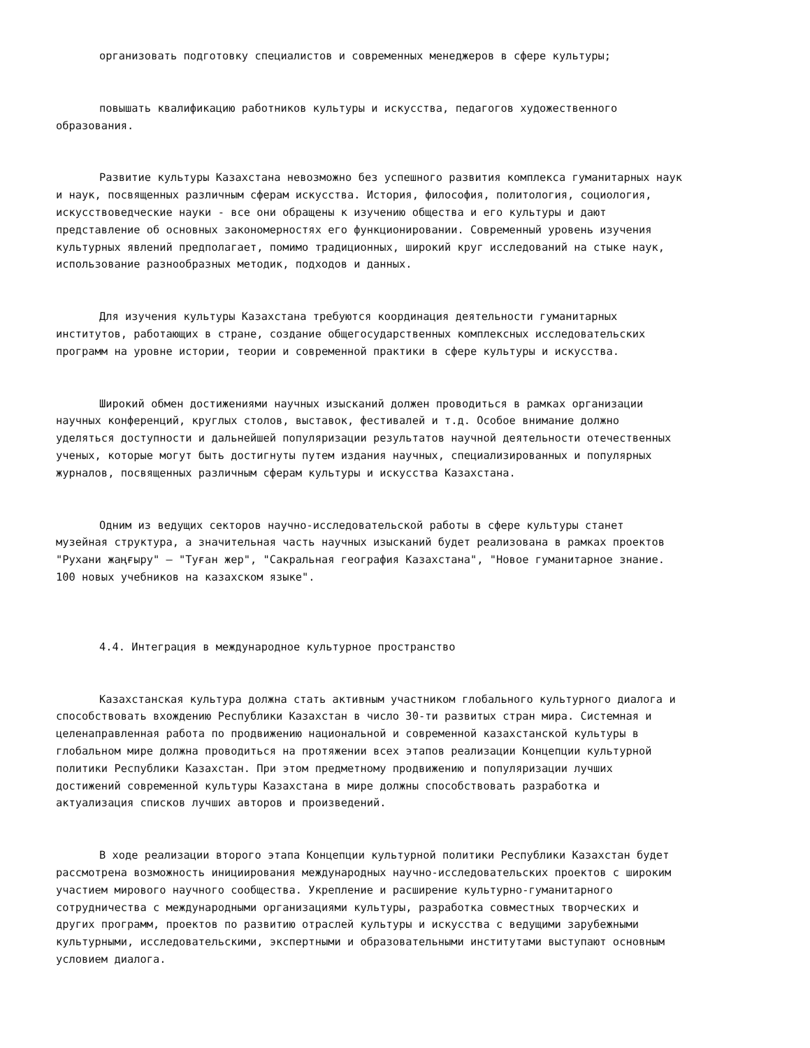организовать подготовку специалистов и современных менеджеров в сфере культуры;
повышать квалификацию работников культуры и искусства, педагогов художественного образования.
Развитие культуры Казахстана невозможно без успешного развития комплекса гуманитарных наук и наук, посвященных различным сферам искусства. История, философия, политология, социология, искусствоведческие науки - все они обращены к изучению общества и его культуры и дают представление об основных закономерностях его функционировании. Современный уровень изучения культурных явлений предполагает, помимо традиционных, широкий круг исследований на стыке наук, использование разнообразных методик, подходов и данных.
Для изучения культуры Казахстана требуются координация деятельности гуманитарных институтов, работающих в стране, создание общегосударственных комплексных исследовательских программ на уровне истории, теории и современной практики в сфере культуры и искусства.
Широкий обмен достижениями научных изысканий должен проводиться в рамках организации научных конференций, круглых столов, выставок, фестивалей и т.д. Особое внимание должно уделяться доступности и дальнейшей популяризации результатов научной деятельности отечественных ученых, которые могут быть достигнуты путем издания научных, специализированных и популярных журналов, посвященных различным сферам культуры и искусства Казахстана.
Одним из ведущих секторов научно-исследовательской работы в сфере культуры станет музейная структура, а значительная часть научных изысканий будет реализована в рамках проектов "Рухани жаңғыру" – "Туған жер", "Сакральная география Казахстана", "Новое гуманитарное знание. 100 новых учебников на казахском языке".
4.4. Интеграция в международное культурное пространство
Казахстанская культура должна стать активным участником глобального культурного диалога и способствовать вхождению Республики Казахстан в число 30-ти развитых стран мира. Системная и целенаправленная работа по продвижению национальной и современной казахстанской культуры в глобальном мире должна проводиться на протяжении всех этапов реализации Концепции культурной политики Республики Казахстан. При этом предметному продвижению и популяризации лучших достижений современной культуры Казахстана в мире должны способствовать разработка и актуализация списков лучших авторов и произведений.
В ходе реализации второго этапа Концепции культурной политики Республики Казахстан будет рассмотрена возможность инициирования международных научно-исследовательских проектов с широким участием мирового научного сообщества. Укрепление и расширение культурно-гуманитарного сотрудничества с международными организациями культуры, разработка совместных творческих и других программ, проектов по развитию отраслей культуры и искусства с ведущими зарубежными культурными, исследовательскими, экспертными и образовательными институтами выступают основным условием диалога.